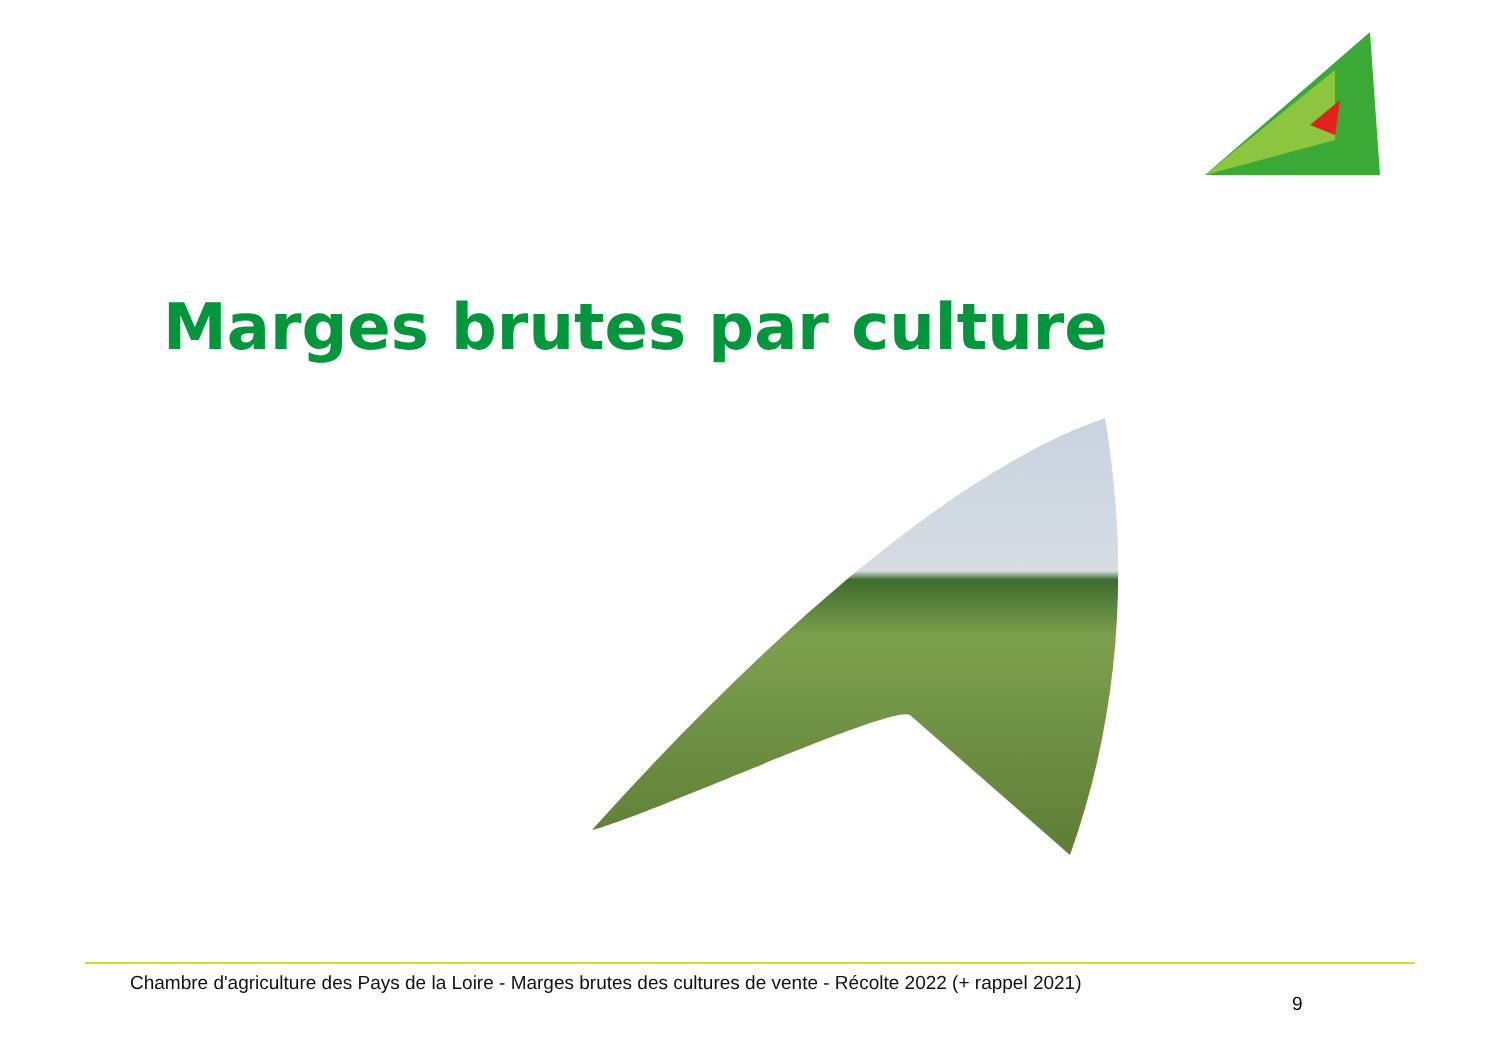Marges brutes par culture
Chambre d'agriculture des Pays de la Loire - Marges brutes des cultures de vente - Récolte 2022 (+ rappel 2021)
9